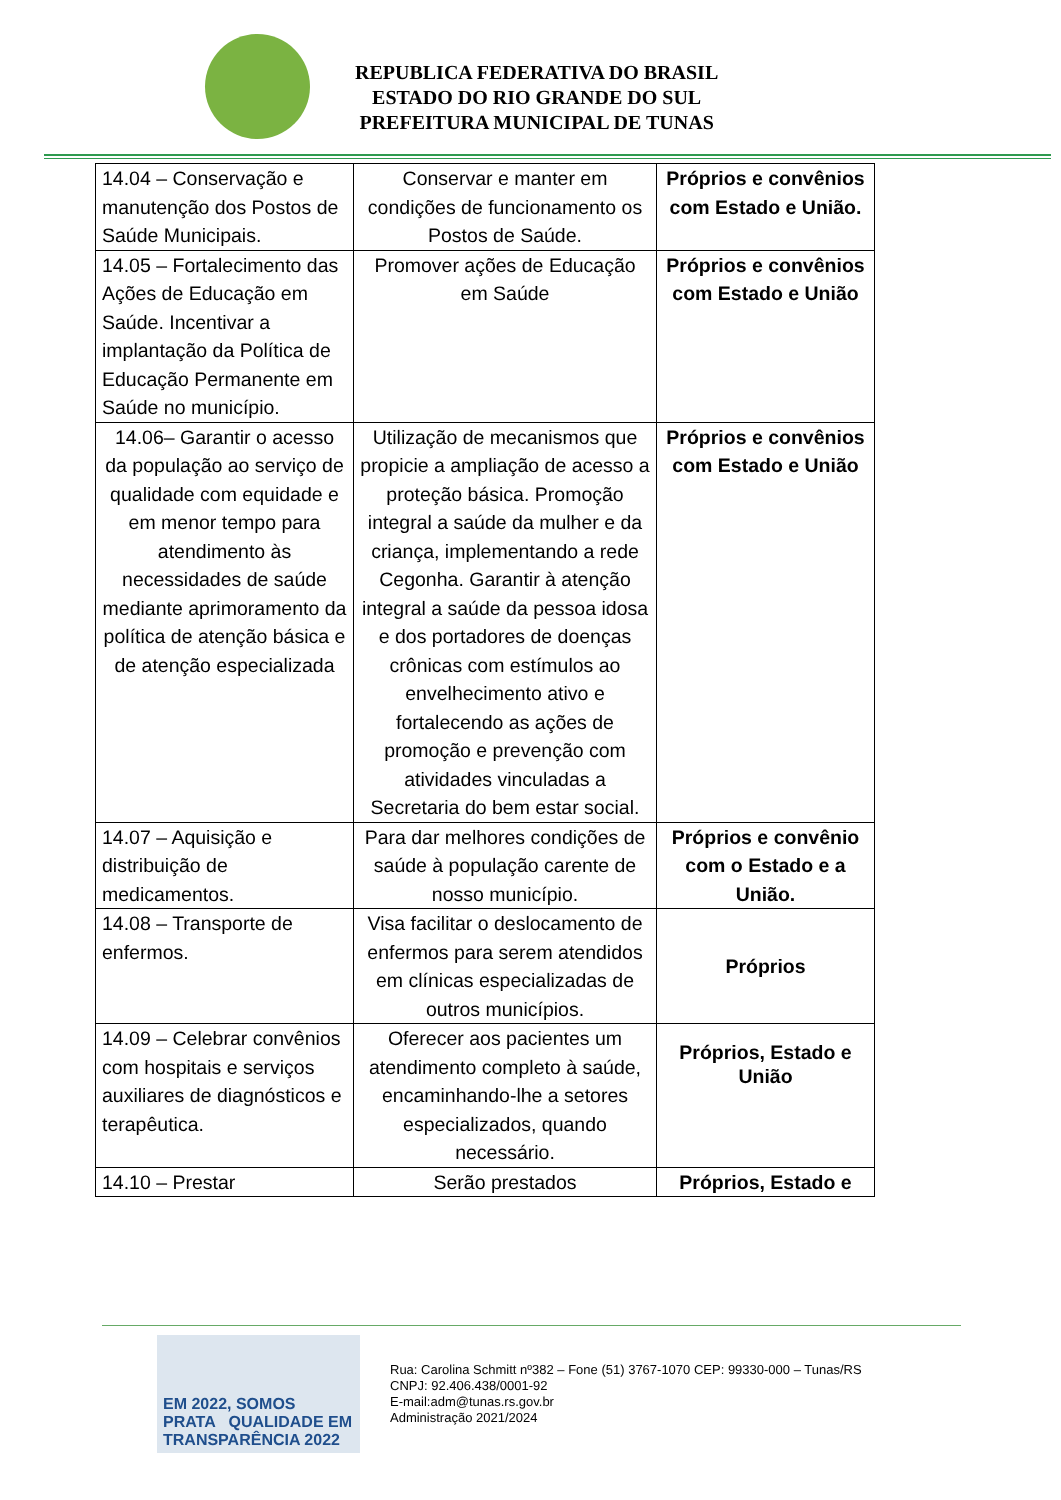REPUBLICA FEDERATIVA DO BRASIL
ESTADO DO RIO GRANDE DO SUL
PREFEITURA MUNICIPAL DE TUNAS
| 14.04 – Conservação e manutenção dos Postos de Saúde Municipais. | Conservar e manter em condições de funcionamento os Postos de Saúde. | Próprios e convênios com Estado e União. |
| 14.05 – Fortalecimento das Ações de Educação em Saúde. Incentivar a implantação da Política de Educação Permanente em Saúde no município. | Promover ações de Educação em Saúde | Próprios e convênios com Estado e União |
| 14.06– Garantir o acesso da população ao serviço de qualidade com equidade e em menor tempo para atendimento às necessidades de saúde mediante aprimoramento da política de atenção básica e de atenção especializada | Utilização de mecanismos que propicie a ampliação de acesso a proteção básica. Promoção integral a saúde da mulher e da criança, implementando a rede Cegonha. Garantir à atenção integral a saúde da pessoa idosa e dos portadores de doenças crônicas com estímulos ao envelhecimento ativo e fortalecendo as ações de promoção e prevenção com atividades vinculadas a Secretaria do bem estar social. | Próprios e convênios com Estado e União |
| 14.07 – Aquisição e distribuição de medicamentos. | Para dar melhores condições de saúde à população carente de nosso município. | Próprios e convênio com o Estado e a União. |
| 14.08 – Transporte de enfermos. | Visa facilitar o deslocamento de enfermos para serem atendidos em clínicas especializadas de outros municípios. | Próprios |
| 14.09 – Celebrar convênios com hospitais e serviços auxiliares de diagnósticos e terapêutica. | Oferecer aos pacientes um atendimento completo à saúde, encaminhando-lhe a setores especializados, quando necessário. | Próprios, Estado e União |
| 14.10 – Prestar | Serão prestados | Próprios, Estado e |
EM 2022, SOMOS
PRATA QUALIDADE EM TRANSPARÊNCIA 2022
Rua: Carolina Schmitt nº382 – Fone (51) 3767-1070 CEP: 99330-000 – Tunas/RS
CNPJ: 92.406.438/0001-92
E-mail:adm@tunas.rs.gov.br
Administração 2021/2024